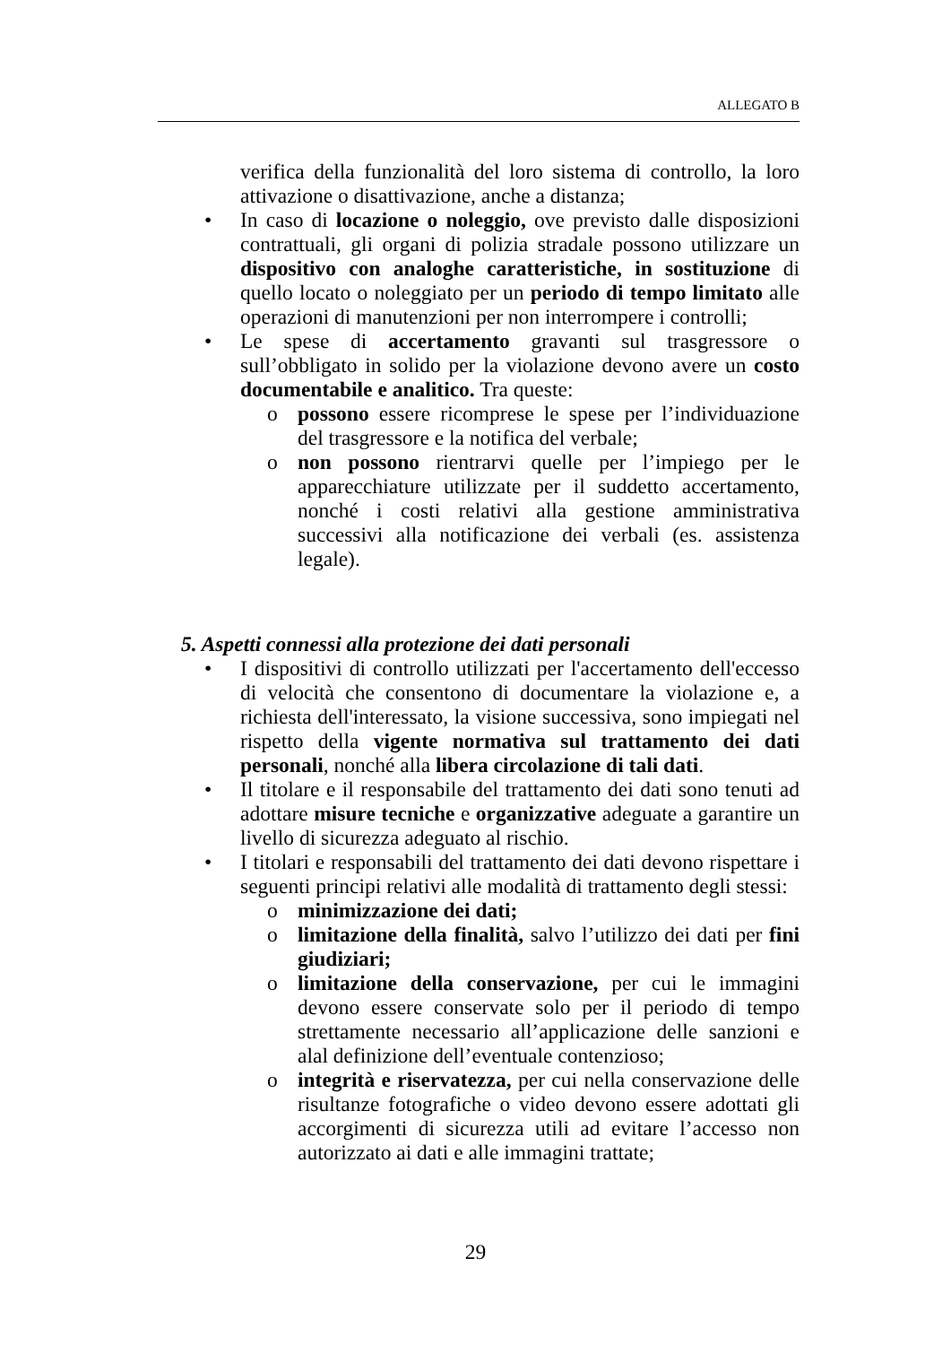ALLEGATO B
verifica della funzionalità del loro sistema di controllo, la loro attivazione o disattivazione, anche a distanza;
• In caso di locazione o noleggio, ove previsto dalle disposizioni contrattuali, gli organi di polizia stradale possono utilizzare un dispositivo con analoghe caratteristiche, in sostituzione di quello locato o noleggiato per un periodo di tempo limitato alle operazioni di manutenzioni per non interrompere i controlli;
• Le spese di accertamento gravanti sul trasgressore o sull’obbligato in solido per la violazione devono avere un costo documentabile e analitico. Tra queste:
o possono essere ricomprese le spese per l’individuazione del trasgressore e la notifica del verbale;
o non possono rientrarvi quelle per l’impiego per le apparecchiature utilizzate per il suddetto accertamento, nonché i costi relativi alla gestione amministrativa successivi alla notificazione dei verbali (es. assistenza legale).
5. Aspetti connessi alla protezione dei dati personali
• I dispositivi di controllo utilizzati per l'accertamento dell'eccesso di velocità che consentono di documentare la violazione e, a richiesta dell'interessato, la visione successiva, sono impiegati nel rispetto della vigente normativa sul trattamento dei dati personali, nonché alla libera circolazione di tali dati.
• Il titolare e il responsabile del trattamento dei dati sono tenuti ad adottare misure tecniche e organizzative adeguate a garantire un livello di sicurezza adeguato al rischio.
• I titolari e responsabili del trattamento dei dati devono rispettare i seguenti principi relativi alle modalità di trattamento degli stessi:
o minimizzazione dei dati;
o limitazione della finalità, salvo l’utilizzo dei dati per fini giudiziari;
o limitazione della conservazione, per cui le immagini devono essere conservate solo per il periodo di tempo strettamente necessario all’applicazione delle sanzioni e alal definizione dell’eventuale contenzioso;
o integrità e riservatezza, per cui nella conservazione delle risultanze fotografiche o video devono essere adottati gli accorgimenti di sicurezza utili ad evitare l’accesso non autorizzato ai dati e alle immagini trattate;
29